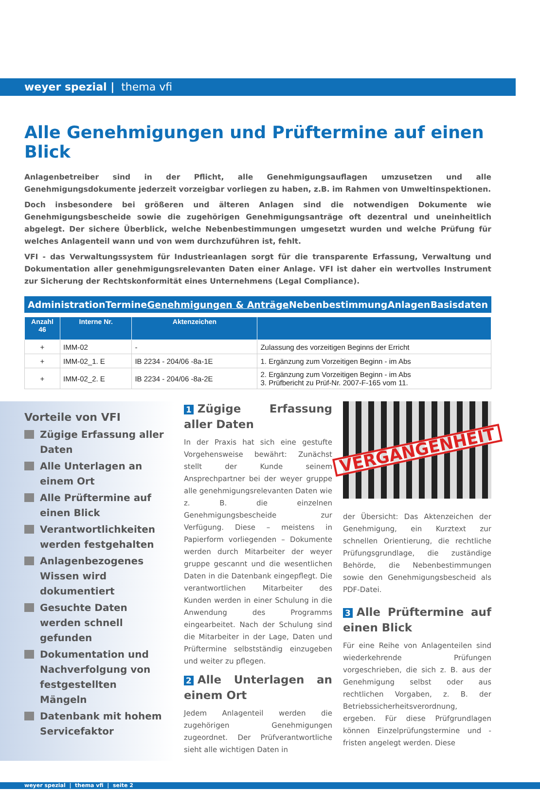weyer spezial | thema vfi
Alle Genehmigungen und Prüftermine auf einen Blick
Anlagenbetreiber sind in der Pflicht, alle Genehmigungsauflagen umzusetzen und alle Genehmigungsdokumente jederzeit vorzeigbar vorliegen zu haben, z.B. im Rahmen von Umweltinspektionen.
Doch insbesondere bei größeren und älteren Anlagen sind die notwendigen Dokumente wie Genehmigungsbescheide sowie die zugehörigen Genehmigungsanträge oft dezentral und uneinheitlich abgelegt. Der sichere Überblick, welche Nebenbestimmungen umgesetzt wurden und welche Prüfung für welches Anlagenteil wann und von wem durchzuführen ist, fehlt.
VFI - das Verwaltungssystem für Industrieanlagen sorgt für die transparente Erfassung, Verwaltung und Dokumentation aller genehmigungsrelevanten Daten einer Anlage. VFI ist daher ein wertvolles Instrument zur Sicherung der Rechtskonformität eines Unternehmens (Legal Compliance).
Administration Termine Genehmigungen & Anträge Nebenbestimmung Anlagen Basisdaten
| Anzahl 46 | Interne Nr. | Aktenzeichen | |
| --- | --- | --- | --- |
| + | IMM-02 | - | Zulassung des vorzeitigen Beginns der Erricht |
| + | IMM-02_1. E | IB 2234 - 204/06 -8a-1E | 1. Ergänzung zum Vorzeitigen Beginn - im Abs |
| + | IMM-02_2. E | IB 2234 - 204/06 -8a-2E | 2. Ergänzung zum Vorzeitigen Beginn - im Abs 3. Prüfbericht zu Prüf-Nr. 2007-F-165 vom 11. |
Vorteile von VFI
Zügige Erfassung aller Daten
Alle Unterlagen an einem Ort
Alle Prüftermine auf einen Blick
Verantwortlichkeiten werden festgehalten
Anlagenbezogenes Wissen wird dokumentiert
Gesuchte Daten werden schnell gefunden
Dokumentation und Nachverfolgung von festgestellten Mängeln
Datenbank mit hohem Servicefaktor
1 Zügige Erfassung aller Daten
In der Praxis hat sich eine gestufte Vorgehensweise bewährt: Zunächst stellt der Kunde seinem Ansprechpartner bei der weyer gruppe alle genehmigungsrelevanten Daten wie z. B. die einzelnen Genehmigungsbescheide zur Verfügung. Diese – meistens in Papierform vorliegenden – Dokumente werden durch Mitarbeiter der weyer gruppe gescannt und die wesentlichen Daten in die Datenbank eingepflegt. Die verantwortlichen Mitarbeiter des Kunden werden in einer Schulung in die Anwendung des Programms eingearbeitet. Nach der Schulung sind die Mitarbeiter in der Lage, Daten und Prüftermine selbstständig einzugeben und weiter zu pflegen.
2 Alle Unterlagen an einem Ort
Jedem Anlagenteil werden die zugehörigen Genehmigungen zugeordnet. Der Prüfverantwortliche sieht alle wichtigen Daten in
VERGANGENHEIT
der Übersicht: Das Aktenzeichen der Genehmigung, ein Kurztext zur schnellen Orientierung, die rechtliche Prüfungsgrundlage, die zuständige Behörde, die Nebenbestimmungen sowie den Genehmigungsbescheid als PDF-Datei.
3 Alle Prüftermine auf einen Blick
Für eine Reihe von Anlagenteilen sind wiederkehrende Prüfungen vorgeschrieben, die sich z. B. aus der Genehmigung selbst oder aus rechtlichen Vorgaben, z. B. der Betriebssicherheitsverordnung, ergeben. Für diese Prüfgrundlagen können Einzelprüfungstermine und -fristen angelegt werden. Diese
weyer spezial | thema vfi | seite 2